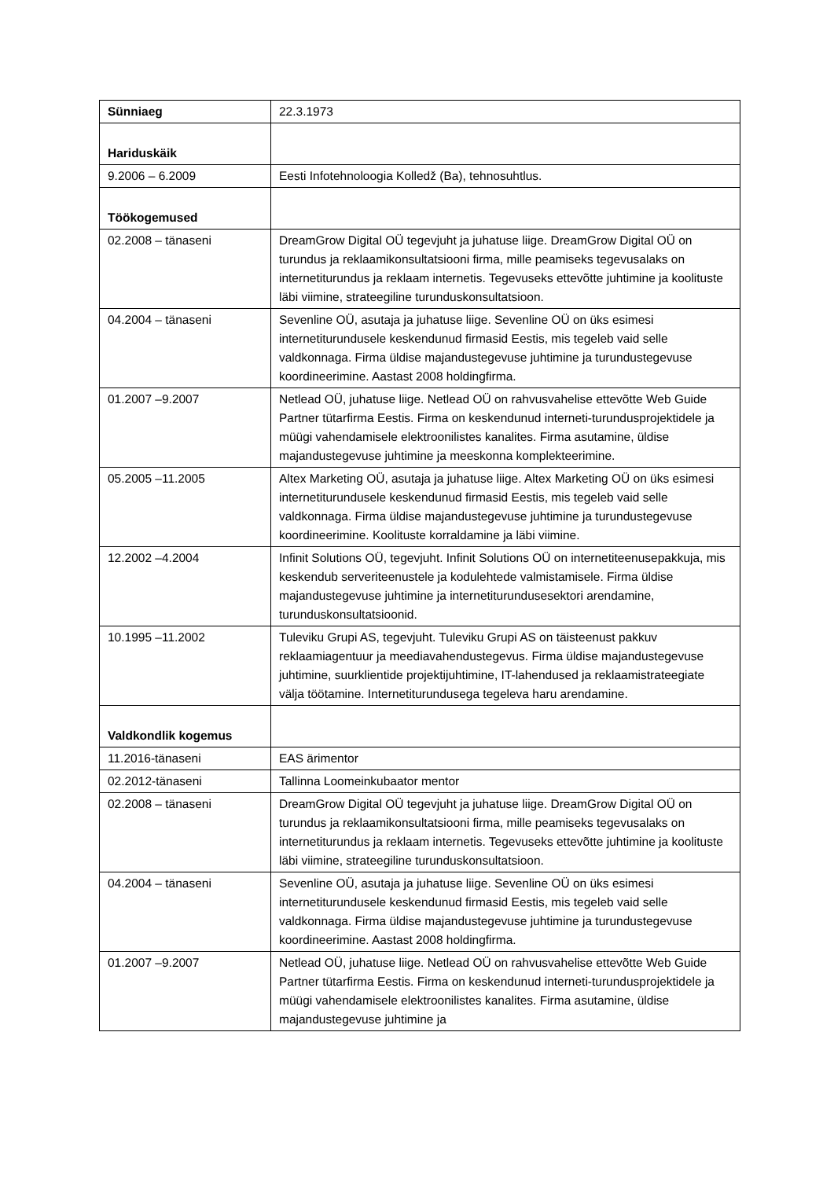| Sünniaeg | 22.3.1973 |
| Hariduskäik | |
| 9.2006 – 6.2009 | Eesti Infotehnoloogia Kolledž (Ba), tehnosuhtlus. |
| Töökogemused | |
| 02.2008 – tänaseni | DreamGrow Digital OÜ tegevjuht ja juhatuse liige. DreamGrow Digital OÜ on turundus ja reklaamikonsultatsiooni firma, mille peamiseks tegevusalaks on internetiturundus ja reklaam internetis. Tegevuseks ettevõtte juhtimine ja koolituste läbi viimine, strateegiline turunduskonsultatsioon. |
| 04.2004 – tänaseni | Sevenline OÜ, asutaja ja juhatuse liige. Sevenline OÜ on üks esimesi internetiturundusele keskendunud firmasid Eestis, mis tegeleb vaid selle valdkonnaga. Firma üldise majandustegevuse juhtimine ja turundustegevuse koordineerimine. Aastast 2008 holdingfirma. |
| 01.2007 –9.2007 | Netlead OÜ, juhatuse liige. Netlead OÜ on rahvusvahelise ettevõtte Web Guide Partner tütarfirma Eestis. Firma on keskendunud interneti-turundusprojektidele ja müügi vahendamisele elektroonilistes kanalites. Firma asutamine, üldise majandustegevuse juhtimine ja meeskonna komplekteerimine. |
| 05.2005 –11.2005 | Altex Marketing OÜ, asutaja ja juhatuse liige. Altex Marketing OÜ on üks esimesi internetiturundusele keskendunud firmasid Eestis, mis tegeleb vaid selle valdkonnaga. Firma üldise majandustegevuse juhtimine ja turundustegevuse koordineerimine. Koolituste korraldamine ja läbi viimine. |
| 12.2002 –4.2004 | Infinit Solutions OÜ, tegevjuht. Infinit Solutions OÜ on internetiteenusepakkuja, mis keskendub serveriteenustele ja kodulehtede valmistamisele. Firma üldise majandustegevuse juhtimine ja internetiturundusesektori arendamine, turunduskonsultatsioonid. |
| 10.1995 –11.2002 | Tuleviku Grupi AS, tegevjuht. Tuleviku Grupi AS on täisteenust pakkuv reklaamiagentuur ja meediavahendustegevus. Firma üldise majandustegevuse juhtimine, suurklientide projektijuhtimine, IT-lahendused ja reklaamistrateegiate välja töötamine. Internetiturundusega tegeleva haru arendamine. |
| Valdkondlik kogemus | |
| 11.2016-tänaseni | EAS ärimentor |
| 02.2012-tänaseni | Tallinna Loomeinkubaator mentor |
| 02.2008 – tänaseni | DreamGrow Digital OÜ tegevjuht ja juhatuse liige. DreamGrow Digital OÜ on turundus ja reklaamikonsultatsiooni firma, mille peamiseks tegevusalaks on internetiturundus ja reklaam internetis. Tegevuseks ettevõtte juhtimine ja koolituste läbi viimine, strateegiline turunduskonsultatsioon. |
| 04.2004 – tänaseni | Sevenline OÜ, asutaja ja juhatuse liige. Sevenline OÜ on üks esimesi internetiturundusele keskendunud firmasid Eestis, mis tegeleb vaid selle valdkonnaga. Firma üldise majandustegevuse juhtimine ja turundustegevuse koordineerimine. Aastast 2008 holdingfirma. |
| 01.2007 –9.2007 | Netlead OÜ, juhatuse liige. Netlead OÜ on rahvusvahelise ettevõtte Web Guide Partner tütarfirma Eestis. Firma on keskendunud interneti-turundusprojektidele ja müügi vahendamisele elektroonilistes kanalites. Firma asutamine, üldise majandustegevuse juhtimine ja |